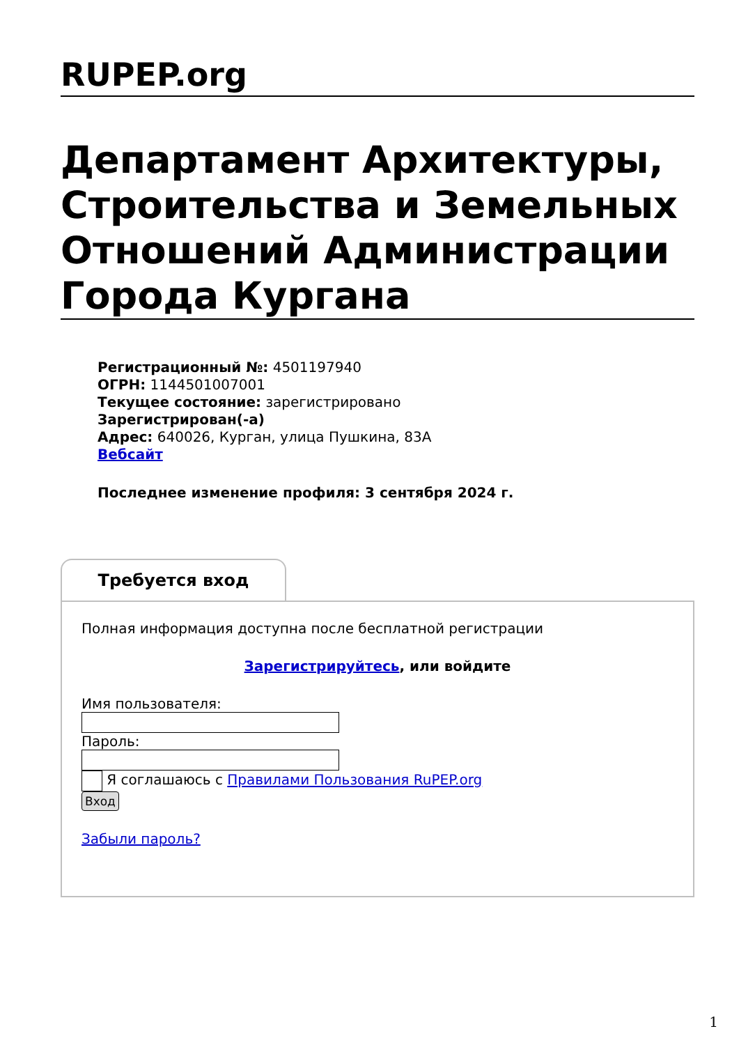RUPEP.org
Департамент Архитектуры, Строительства и Земельных Отношений Администрации Города Кургана
Регистрационный №: 4501197940
ОГРН: 1144501007001
Текущее состояние: зарегистрировано
Зарегистрирован(-а)
Адрес: 640026, Курган, улица Пушкина, 83А
Вебсайт
Последнее изменение профиля: 3 сентября 2024 г.
Требуется вход
Полная информация доступна после бесплатной регистрации
Зарегистрируйтесь, или войдите
Имя пользователя:
Пароль:
Я соглашаюсь с Правилами Пользования RuPEP.org
Вход
Забыли пароль?
1